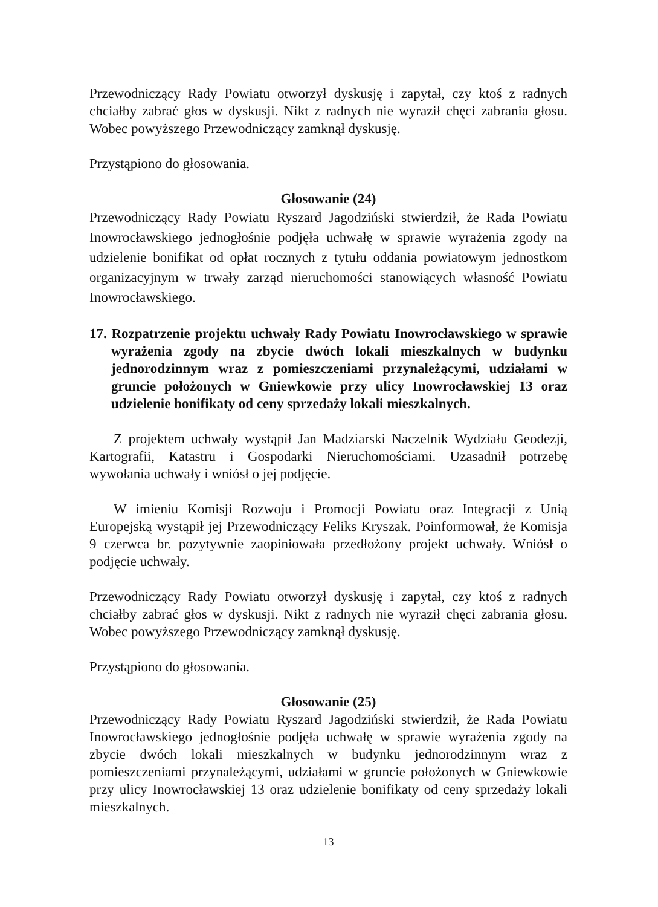Przewodniczący Rady Powiatu otworzył dyskusję i zapytał, czy ktoś z radnych chciałby zabrać głos w dyskusji. Nikt z radnych nie wyraził chęci zabrania głosu. Wobec powyższego Przewodniczący zamknął dyskusję.
Przystąpiono do głosowania.
Głosowanie (24)
Przewodniczący Rady Powiatu Ryszard Jagodziński stwierdził, że Rada Powiatu Inowrocławskiego jednogłośnie podjęła uchwałę w sprawie wyrażenia zgody na udzielenie bonifikat od opłat rocznych z tytułu oddania powiatowym jednostkom organizacyjnym w trwały zarząd nieruchomości stanowiących własność Powiatu Inowrocławskiego.
17. Rozpatrzenie projektu uchwały Rady Powiatu Inowrocławskiego w sprawie wyrażenia zgody na zbycie dwóch lokali mieszkalnych w budynku jednorodzinnym wraz z pomieszczeniami przynależącymi, udziałami w gruncie położonych w Gniewkowie przy ulicy Inowrocławskiej 13 oraz udzielenie bonifikaty od ceny sprzedaży lokali mieszkalnych.
Z projektem uchwały wystąpił Jan Madziarski Naczelnik Wydziału Geodezji, Kartografii, Katastru i Gospodarki Nieruchomościami. Uzasadnił potrzebę wywołania uchwały i wniósł o jej podjęcie.
W imieniu Komisji Rozwoju i Promocji Powiatu oraz Integracji z Unią Europejską wystąpił jej Przewodniczący Feliks Kryszak. Poinformował, że Komisja 9 czerwca br. pozytywnie zaopiniowała przedłożony projekt uchwały. Wniósł o podjęcie uchwały.
Przewodniczący Rady Powiatu otworzył dyskusję i zapytał, czy ktoś z radnych chciałby zabrać głos w dyskusji. Nikt z radnych nie wyraził chęci zabrania głosu. Wobec powyższego Przewodniczący zamknął dyskusję.
Przystąpiono do głosowania.
Głosowanie (25)
Przewodniczący Rady Powiatu Ryszard Jagodziński stwierdził, że Rada Powiatu Inowrocławskiego jednogłośnie podjęła uchwałę w sprawie wyrażenia zgody na zbycie dwóch lokali mieszkalnych w budynku jednorodzinnym wraz z pomieszczeniami przynależącymi, udziałami w gruncie położonych w Gniewkowie przy ulicy Inowrocławskiej 13 oraz udzielenie bonifikaty od ceny sprzedaży lokali mieszkalnych.
13